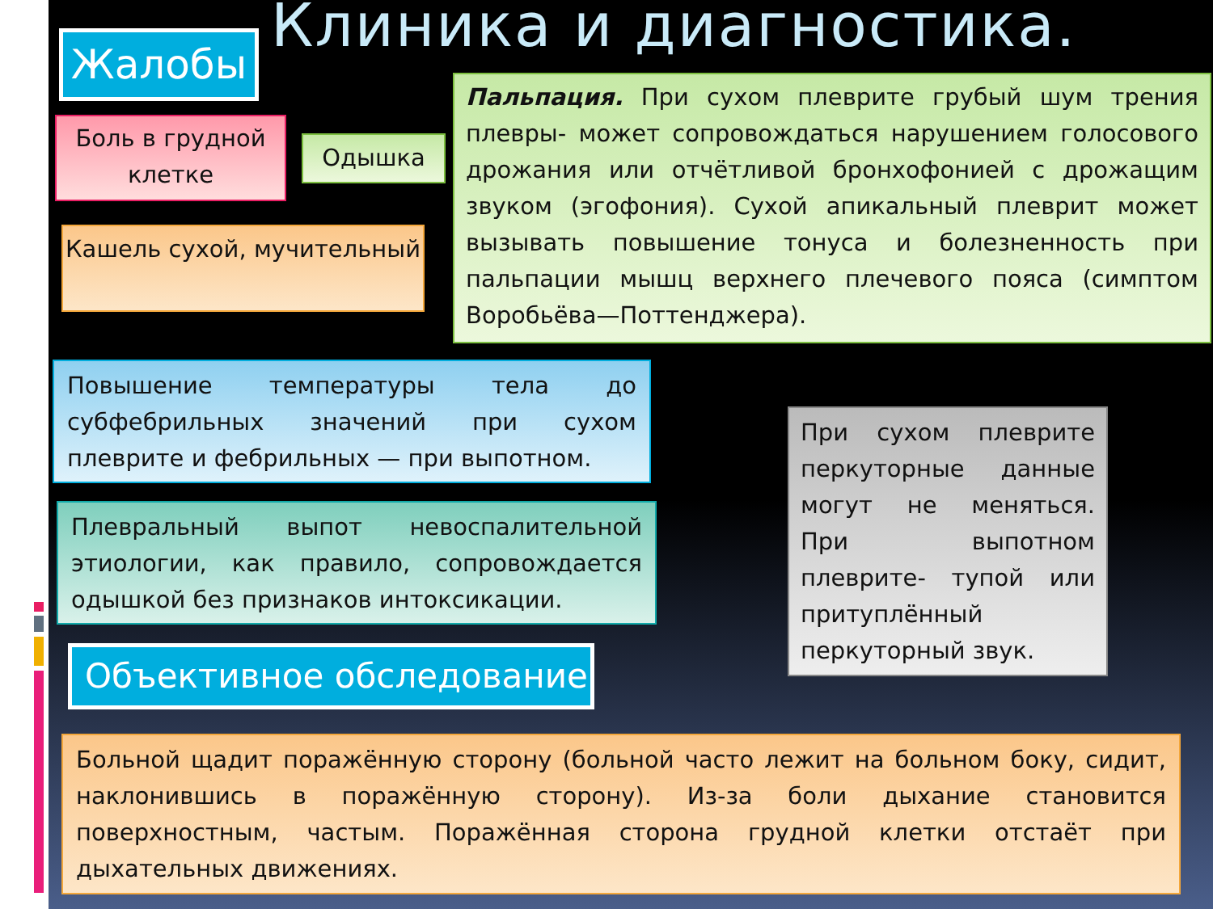Клиника и диагностика.
Жалобы
Боль в грудной клетке
Одышка
Кашель сухой, мучительный
Пальпация. При сухом плеврите грубый шум трения плевры- может сопровождаться нарушением голосового дрожания или отчётливой бронхофонией с дрожащим звуком (эгофония). Сухой апикальный плеврит может вызывать повышение тонуса и болезненность при пальпации мышц верхнего плечевого пояса (симптом Воробьёва—Поттенджера).
Повышение температуры тела до субфебрильных значений при сухом плеврите и фебрильных — при выпотном.
Плевральный выпот невоспалительной этиологии, как правило, сопровождается одышкой без признаков интоксикации.
Объективное обследование
При сухом плеврите перкуторные данные могут не меняться. При выпотном плеврите- тупой или притуплённый перкуторный звук.
Больной щадит поражённую сторону (больной часто лежит на больном боку, сидит, наклонившись в поражённую сторону). Из-за боли дыхание становится поверхностным, частым. Поражённая сторона грудной клетки отстаёт при дыхательных движениях.